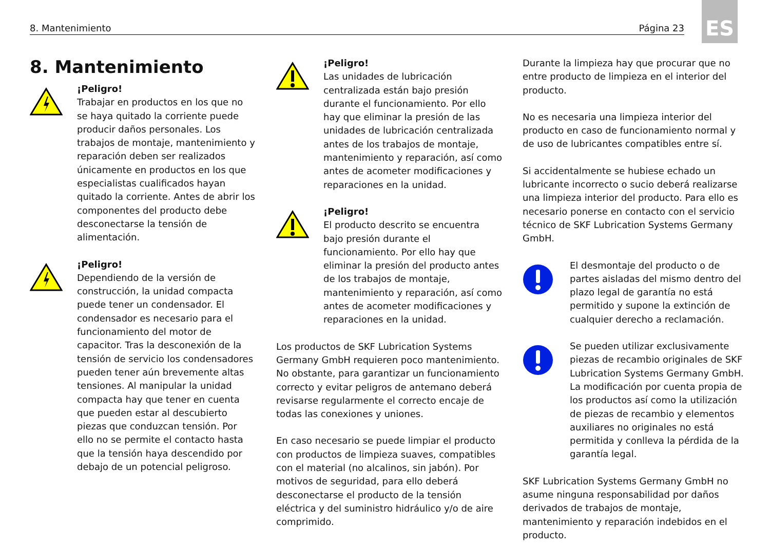ES
8. Mantenimiento Página 23
8. Mantenimiento
¡Peligro!
Trabajar en productos en los que no se haya quitado la corriente puede producir daños personales. Los trabajos de montaje, mantenimiento y reparación deben ser realizados únicamente en productos en los que especialistas cualificados hayan quitado la corriente. Antes de abrir los componentes del producto debe desconectarse la tensión de alimentación.
¡Peligro!
Dependiendo de la versión de construcción, la unidad compacta puede tener un condensador. El condensador es necesario para el funcionamiento del motor de capacitor. Tras la desconexión de la tensión de servicio los condensadores pueden tener aún brevemente altas tensiones. Al manipular la unidad compacta hay que tener en cuenta que pueden estar al descubierto piezas que conduzcan tensión. Por ello no se permite el contacto hasta que la tensión haya descendido por debajo de un potencial peligroso.
¡Peligro!
Las unidades de lubricación centralizada están bajo presión durante el funcionamiento. Por ello hay que eliminar la presión de las unidades de lubricación centralizada antes de los trabajos de montaje, mantenimiento y reparación, así como antes de acometer modificaciones y reparaciones en la unidad.
¡Peligro!
El producto descrito se encuentra bajo presión durante el funcionamiento. Por ello hay que eliminar la presión del producto antes de los trabajos de montaje, mantenimiento y reparación, así como antes de acometer modificaciones y reparaciones en la unidad.
Los productos de SKF Lubrication Systems Germany GmbH requieren poco mantenimiento. No obstante, para garantizar un funcionamiento correcto y evitar peligros de antemano deberá revisarse regularmente el correcto encaje de todas las conexiones y uniones.
En caso necesario se puede limpiar el producto con productos de limpieza suaves, compatibles con el material (no alcalinos, sin jabón). Por motivos de seguridad, para ello deberá desconectarse el producto de la tensión eléctrica y del suministro hidráulico y/o de aire comprimido.
Durante la limpieza hay que procurar que no entre producto de limpieza en el interior del producto.
No es necesaria una limpieza interior del producto en caso de funcionamiento normal y de uso de lubricantes compatibles entre sí.
Si accidentalmente se hubiese echado un lubricante incorrecto o sucio deberá realizarse una limpieza interior del producto. Para ello es necesario ponerse en contacto con el servicio técnico de SKF Lubrication Systems Germany GmbH.
El desmontaje del producto o de partes aisladas del mismo dentro del plazo legal de garantía no está permitido y supone la extinción de cualquier derecho a reclamación.
Se pueden utilizar exclusivamente piezas de recambio originales de SKF Lubrication Systems Germany GmbH. La modificación por cuenta propia de los productos así como la utilización de piezas de recambio y elementos auxiliares no originales no está permitida y conlleva la pérdida de la garantía legal.
SKF Lubrication Systems Germany GmbH no asume ninguna responsabilidad por daños derivados de trabajos de montaje, mantenimiento y reparación indebidos en el producto.